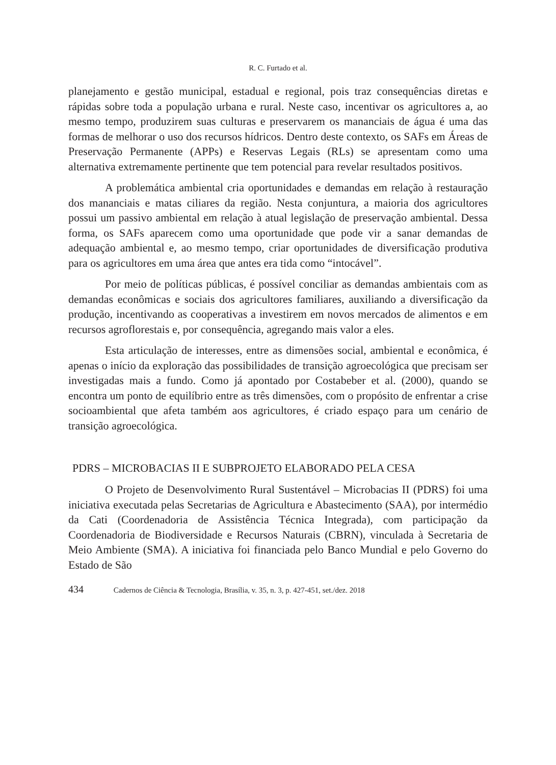R. C. Furtado et al.
planejamento e gestão municipal, estadual e regional, pois traz consequências diretas e rápidas sobre toda a população urbana e rural. Neste caso, incentivar os agricultores a, ao mesmo tempo, produzirem suas culturas e preservarem os mananciais de água é uma das formas de melhorar o uso dos recursos hídricos. Dentro deste contexto, os SAFs em Áreas de Preservação Permanente (APPs) e Reservas Legais (RLs) se apresentam como uma alternativa extremamente pertinente que tem potencial para revelar resultados positivos.
A problemática ambiental cria oportunidades e demandas em relação à restauração dos mananciais e matas ciliares da região. Nesta conjuntura, a maioria dos agricultores possui um passivo ambiental em relação à atual legislação de preservação ambiental. Dessa forma, os SAFs aparecem como uma oportunidade que pode vir a sanar demandas de adequação ambiental e, ao mesmo tempo, criar oportunidades de diversificação produtiva para os agricultores em uma área que antes era tida como “intocável”.
Por meio de políticas públicas, é possível conciliar as demandas ambientais com as demandas econômicas e sociais dos agricultores familiares, auxiliando a diversificação da produção, incentivando as cooperativas a investirem em novos mercados de alimentos e em recursos agroflorestais e, por consequência, agregando mais valor a eles.
Esta articulação de interesses, entre as dimensões social, ambiental e econômica, é apenas o início da exploração das possibilidades de transição agroecológica que precisam ser investigadas mais a fundo. Como já apontado por Costabeber et al. (2000), quando se encontra um ponto de equilíbrio entre as três dimensões, com o propósito de enfrentar a crise socioambiental que afeta também aos agricultores, é criado espaço para um cenário de transição agroecológica.
PDRS – MICROBACIAS II E SUBPROJETO ELABORADO PELA CESA
O Projeto de Desenvolvimento Rural Sustentável – Microbacias II (PDRS) foi uma iniciativa executada pelas Secretarias de Agricultura e Abastecimento (SAA), por intermédio da Cati (Coordenadoria de Assistência Técnica Integrada), com participação da Coordenadoria de Biodiversidade e Recursos Naturais (CBRN), vinculada à Secretaria de Meio Ambiente (SMA). A iniciativa foi financiada pelo Banco Mundial e pelo Governo do Estado de São
434 Cadernos de Ciência & Tecnologia, Brasília, v. 35, n. 3, p. 427-451, set./dez. 2018